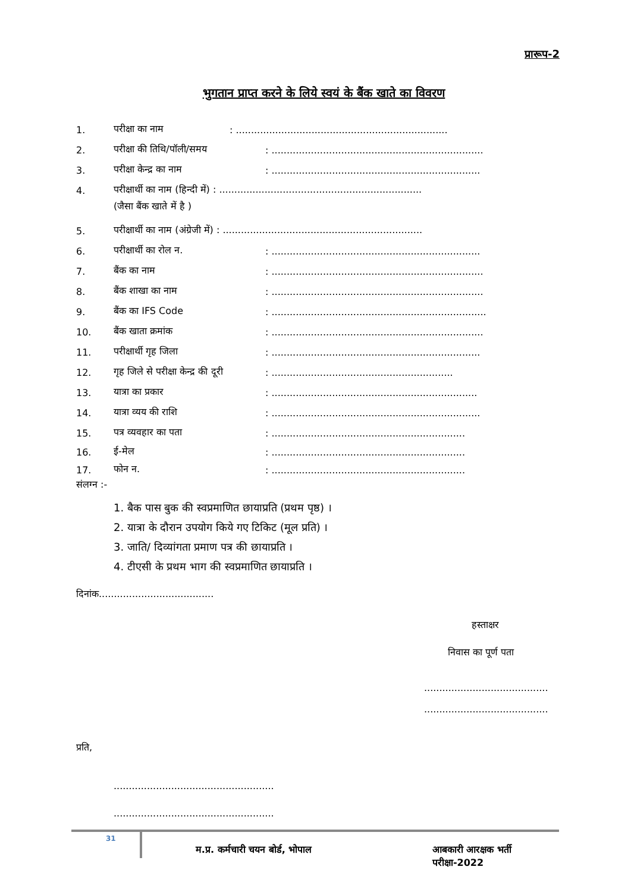प्रारूप-2
भुगतान प्राप्त करने के लिये स्वयं के बैंक खाते का विवरण
1. परीक्षा का नाम: ......................................................................
2. परीक्षा की तिथि/पॉली/समय: ......................................................................
3. परीक्षा केन्द्र का नाम: .....................................................................
4. परीक्षार्थी का नाम (हिन्दी में) : ...................................................................
(जैसा बैंक खाते में है )
5. परीक्षार्थी का नाम (अंग्रेजी में) : ..................................................................
6. परीक्षार्थी का रोल न.: .....................................................................
7. बैंक का नाम: ......................................................................
8. बैंक शाखा का नाम: ......................................................................
9. बैंक का IFS Code: .......................................................................
10. बैंक खाता क्रमांक: ......................................................................
11. परीक्षार्थी गृह जिला: .....................................................................
12. गृह जिले से परीक्षा केन्द्र की दूरी: ............................................................
13. यात्रा का प्रकार: ....................................................................
14. यात्रा व्यय की राशि: .....................................................................
15. पत्र व्यवहार का पता: ................................................................
16. ई-मेल: ................................................................
17. फोन न.: ................................................................
संलग्न :-
1. बैक पास बुक की स्वप्रमाणित छायाप्रति (प्रथम पृष्ठ) ।
2. यात्रा के दौरान उपयोग किये गए टिकिट (मूल प्रति) ।
3. जाति/ दिव्यांगता प्रमाण पत्र की छायाप्रति ।
4. टीएसी के प्रथम भाग की स्वप्रमाणित छायाप्रति ।
दिनांक......................................
हस्ताक्षर
निवास का पूर्ण पता
.........................................
.........................................
प्रति,
.....................................................
.....................................................
31 म.प्र. कर्मचारी चयन बोर्ड, भोपाल आबकारी आरक्षक भर्ती परीक्षा-2022